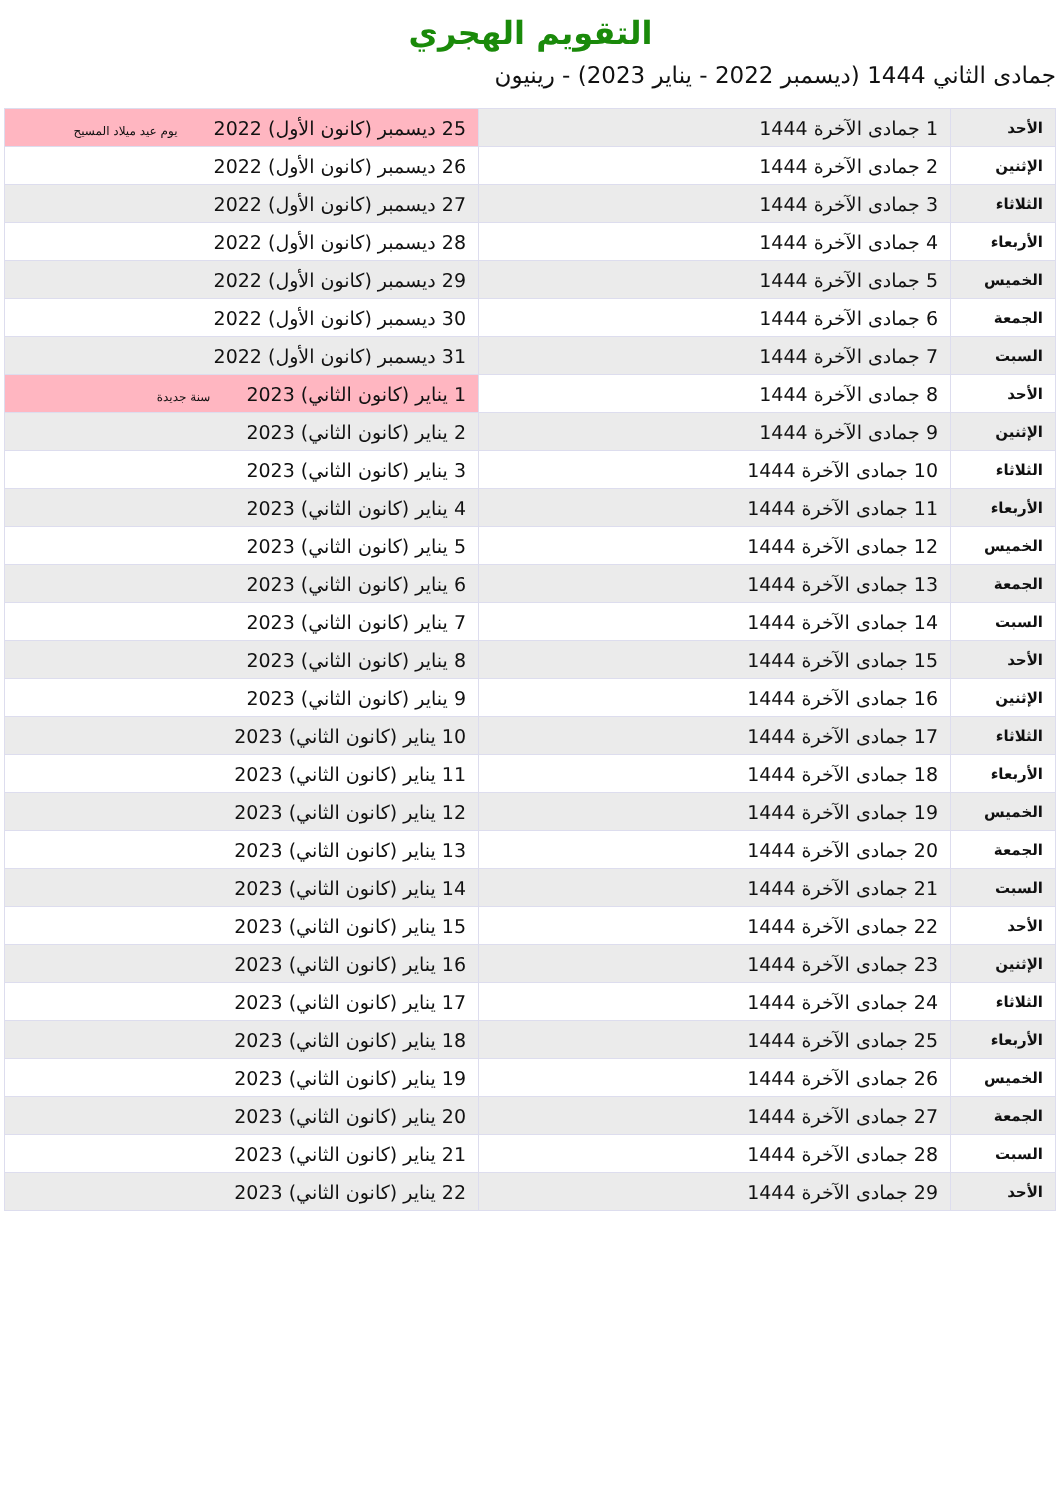التقويم الهجري
جمادى الثاني 1444 (ديسمبر 2022 - يناير 2023) - رينيون
| الأحد | 1 جمادى الآخرة 1444 | 25 ديسمبر (كانون الأول) 2022 يوم عيد ميلاد المسيح |
| الإثنين | 2 جمادى الآخرة 1444 | 26 ديسمبر (كانون الأول) 2022 |
| الثلاثاء | 3 جمادى الآخرة 1444 | 27 ديسمبر (كانون الأول) 2022 |
| الأربعاء | 4 جمادى الآخرة 1444 | 28 ديسمبر (كانون الأول) 2022 |
| الخميس | 5 جمادى الآخرة 1444 | 29 ديسمبر (كانون الأول) 2022 |
| الجمعة | 6 جمادى الآخرة 1444 | 30 ديسمبر (كانون الأول) 2022 |
| السبت | 7 جمادى الآخرة 1444 | 31 ديسمبر (كانون الأول) 2022 |
| الأحد | 8 جمادى الآخرة 1444 | 1 يناير (كانون الثاني) 2023 سنة جديدة |
| الإثنين | 9 جمادى الآخرة 1444 | 2 يناير (كانون الثاني) 2023 |
| الثلاثاء | 10 جمادى الآخرة 1444 | 3 يناير (كانون الثاني) 2023 |
| الأربعاء | 11 جمادى الآخرة 1444 | 4 يناير (كانون الثاني) 2023 |
| الخميس | 12 جمادى الآخرة 1444 | 5 يناير (كانون الثاني) 2023 |
| الجمعة | 13 جمادى الآخرة 1444 | 6 يناير (كانون الثاني) 2023 |
| السبت | 14 جمادى الآخرة 1444 | 7 يناير (كانون الثاني) 2023 |
| الأحد | 15 جمادى الآخرة 1444 | 8 يناير (كانون الثاني) 2023 |
| الإثنين | 16 جمادى الآخرة 1444 | 9 يناير (كانون الثاني) 2023 |
| الثلاثاء | 17 جمادى الآخرة 1444 | 10 يناير (كانون الثاني) 2023 |
| الأربعاء | 18 جمادى الآخرة 1444 | 11 يناير (كانون الثاني) 2023 |
| الخميس | 19 جمادى الآخرة 1444 | 12 يناير (كانون الثاني) 2023 |
| الجمعة | 20 جمادى الآخرة 1444 | 13 يناير (كانون الثاني) 2023 |
| السبت | 21 جمادى الآخرة 1444 | 14 يناير (كانون الثاني) 2023 |
| الأحد | 22 جمادى الآخرة 1444 | 15 يناير (كانون الثاني) 2023 |
| الإثنين | 23 جمادى الآخرة 1444 | 16 يناير (كانون الثاني) 2023 |
| الثلاثاء | 24 جمادى الآخرة 1444 | 17 يناير (كانون الثاني) 2023 |
| الأربعاء | 25 جمادى الآخرة 1444 | 18 يناير (كانون الثاني) 2023 |
| الخميس | 26 جمادى الآخرة 1444 | 19 يناير (كانون الثاني) 2023 |
| الجمعة | 27 جمادى الآخرة 1444 | 20 يناير (كانون الثاني) 2023 |
| السبت | 28 جمادى الآخرة 1444 | 21 يناير (كانون الثاني) 2023 |
| الأحد | 29 جمادى الآخرة 1444 | 22 يناير (كانون الثاني) 2023 |